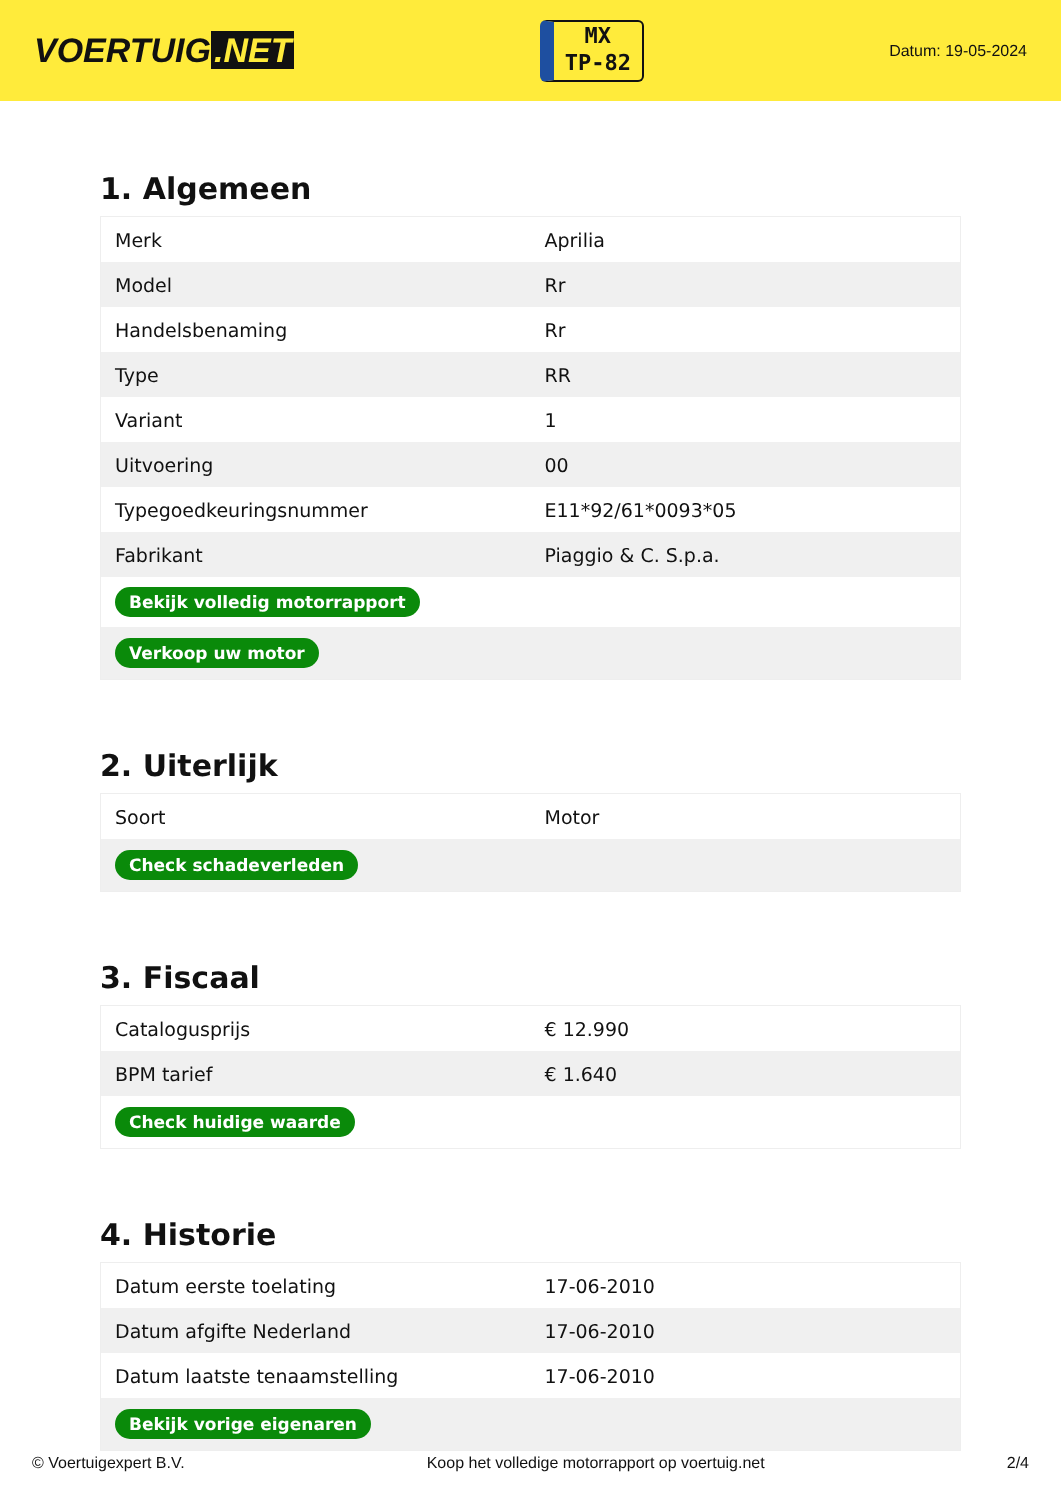VOERTUIG.NET
MX
TP-82
Datum: 19-05-2024
1. Algemeen
| Merk | Aprilia |
| Model | Rr |
| Handelsbenaming | Rr |
| Type | RR |
| Variant | 1 |
| Uitvoering | 00 |
| Typegoedkeuringsnummer | E11*92/61*0093*05 |
| Fabrikant | Piaggio & C. S.p.a. |
| Bekijk volledig motorrapport | |
| Verkoop uw motor | |
2. Uiterlijk
| Soort | Motor |
| Check schadeverleden | |
3. Fiscaal
| Catalogusprijs | € 12.990 |
| BPM tarief | € 1.640 |
| Check huidige waarde | |
4. Historie
| Datum eerste toelating | 17-06-2010 |
| Datum afgifte Nederland | 17-06-2010 |
| Datum laatste tenaamstelling | 17-06-2010 |
| Bekijk vorige eigenaren | |
© Voertuigexpert B.V. Koop het volledige motorrapport op voertuig.net 2/4